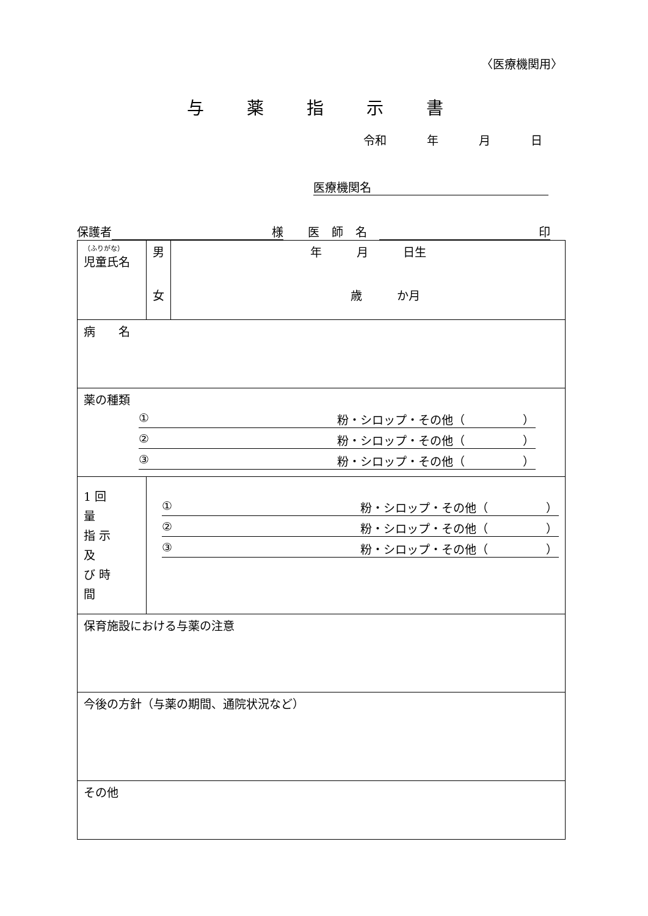〈医療機関用〉
与薬指示書
令和 年 月 日
医療機関名
保護者 様 医師名 印
| （ふりがな） 児童氏名 | 男 女 | 年 月 日生 歳 か月 |
| 病 名 | | |
| 薬の種類 ① 粉・シロップ・その他（ ） ② 粉・シロップ・その他（ ） ③ 粉・シロップ・その他（ ） | | |
| 1 回 量 指 示 及 び 時 間 | ① 粉・シロップ・その他（ ） ② 粉・シロップ・その他（ ） ③ 粉・シロップ・その他（ ） | |
| 保育施設における与薬の注意 | | |
| 今後の方針（与薬の期間、通院状況など） | | |
| その他 | | |